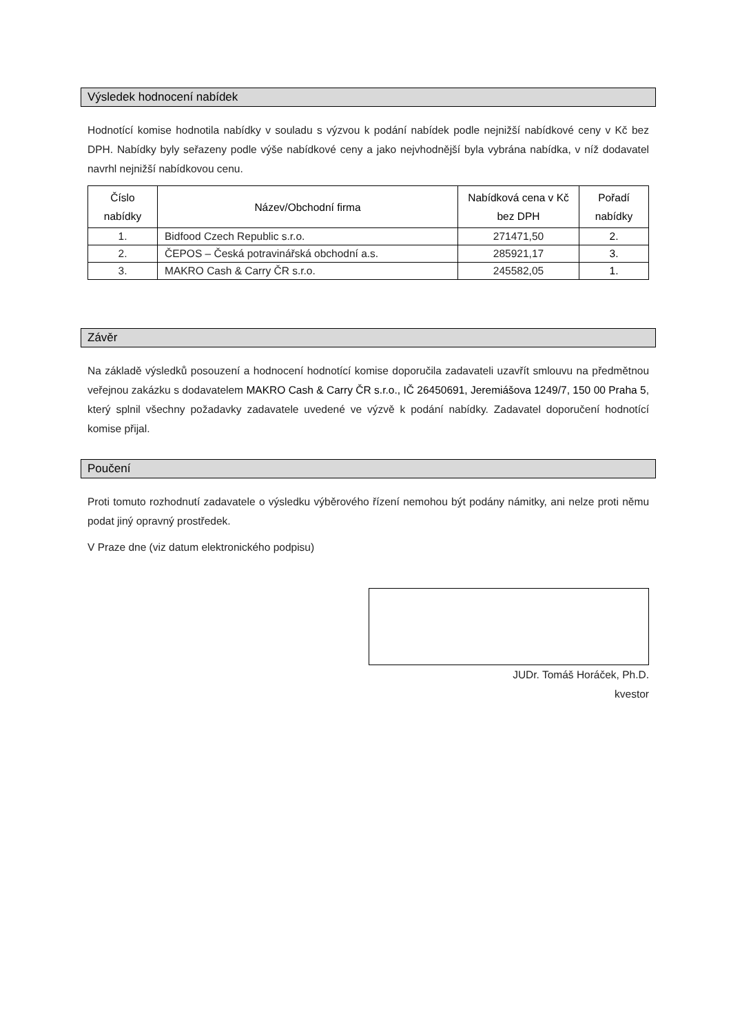Výsledek hodnocení nabídek
Hodnotící komise hodnotila nabídky v souladu s výzvou k podání nabídek podle nejnižší nabídkové ceny v Kč bez DPH. Nabídky byly seřazeny podle výše nabídkové ceny a jako nejvhodnější byla vybrána nabídka, v níž dodavatel navrhl nejnižší nabídkovou cenu.
| Číslo nabídky | Název/Obchodní firma | Nabídková cena v Kč bez DPH | Pořadí nabídky |
| --- | --- | --- | --- |
| 1. | Bidfood Czech Republic s.r.o. | 271471,50 | 2. |
| 2. | ČEPOS – Česká potravinářská obchodní a.s. | 285921,17 | 3. |
| 3. | MAKRO Cash & Carry ČR s.r.o. | 245582,05 | 1. |
Závěr
Na základě výsledků posouzení a hodnocení hodnotící komise doporučila zadavateli uzavřít smlouvu na předmětnou veřejnou zakázku s dodavatelem MAKRO Cash & Carry ČR s.r.o., IČ 26450691, Jeremiášova 1249/7, 150 00 Praha 5, který splnil všechny požadavky zadavatele uvedené ve výzvě k podání nabídky. Zadavatel doporučení hodnotící komise přijal.
Poučení
Proti tomuto rozhodnutí zadavatele o výsledku výběrového řízení nemohou být podány námitky, ani nelze proti němu podat jiný opravný prostředek.
V Praze dne (viz datum elektronického podpisu)
JUDr. Tomáš Horáček, Ph.D.
kvestor